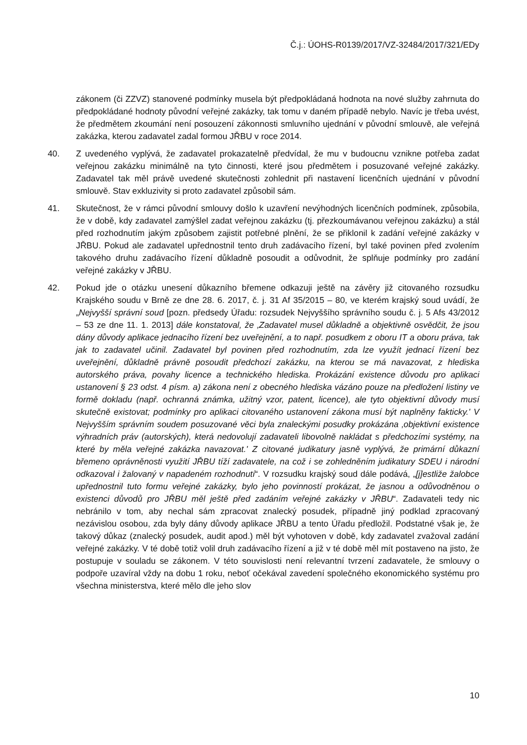Č.j.: ÚOHS-R0139/2017/VZ-32484/2017/321/EDy
zákonem (či ZZVZ) stanovené podmínky musela být předpokládaná hodnota na nové služby zahrnuta do předpokládané hodnoty původní veřejné zakázky, tak tomu v daném případě nebylo. Navíc je třeba uvést, že předmětem zkoumání není posouzení zákonnosti smluvního ujednání v původní smlouvě, ale veřejná zakázka, kterou zadavatel zadal formou JŘBU v roce 2014.
40. Z uvedeného vyplývá, že zadavatel prokazatelně předvídal, že mu v budoucnu vznikne potřeba zadat veřejnou zakázku minimálně na tyto činnosti, které jsou předmětem i posuzované veřejné zakázky. Zadavatel tak měl právě uvedené skutečnosti zohlednit při nastavení licenčních ujednání v původní smlouvě. Stav exkluzivity si proto zadavatel způsobil sám.
41. Skutečnost, že v rámci původní smlouvy došlo k uzavření nevýhodných licenčních podmínek, způsobila, že v době, kdy zadavatel zamýšlel zadat veřejnou zakázku (tj. přezkoumávanou veřejnou zakázku) a stál před rozhodnutím jakým způsobem zajistit potřebné plnění, že se přiklonil k zadání veřejné zakázky v JŘBU. Pokud ale zadavatel upřednostnil tento druh zadávacího řízení, byl také povinen před zvolením takového druhu zadávacího řízení důkladně posoudit a odůvodnit, že splňuje podmínky pro zadání veřejné zakázky v JŘBU.
42. Pokud jde o otázku unesení důkazního břemene odkazuji ještě na závěry již citovaného rozsudku Krajského soudu v Brně ze dne 28. 6. 2017, č. j. 31 Af 35/2015 – 80, ve kterém krajský soud uvádí, že „Nejvyšší správní soud [pozn. předsedy Úřadu: rozsudek Nejvyššího správního soudu č. j. 5 Afs 43/2012 – 53 ze dne 11. 1. 2013] dále konstatoval, že ‚Zadavatel musel důkladně a objektivně osvědčit, že jsou dány důvody aplikace jednacího řízení bez uveřejnění, a to např. posudkem z oboru IT a oboru práva, tak jak to zadavatel učinil. Zadavatel byl povinen před rozhodnutím, zda lze využít jednací řízení bez uveřejnění, důkladně právně posoudit předchozí zakázku, na kterou se má navazovat, z hlediska autorského práva, povahy licence a technického hlediska. Prokázání existence důvodu pro aplikaci ustanovení § 23 odst. 4 písm. a) zákona není z obecného hlediska vázáno pouze na předložení listiny ve formě dokladu (např. ochranná známka, užitný vzor, patent, licence), ale tyto objektivní důvody musí skutečně existovat; podmínky pro aplikaci citovaného ustanovení zákona musí být naplněny fakticky.' V Nejvyšším správním soudem posuzované věci byla znaleckými posudky prokázána ‚objektivní existence výhradních práv (autorských), která nedovolují zadavateli libovolně nakládat s předchozími systémy, na které by měla veřejné zakázka navazovat.' Z citované judikatury jasně vyplývá, že primární důkazní břemeno oprávněnosti využití JŘBU tíží zadavatele, na což i se zohledněním judikatury SDEU i národní odkazoval i žalovaný v napadeném rozhodnutí“. V rozsudku krajský soud dále podává, „[j]estliže žalobce upřednostnil tuto formu veřejné zakázky, bylo jeho povinností prokázat, že jasnou a odůvodněnou o existenci důvodů pro JŘBU měl ještě před zadáním veřejné zakázky v JŘBU“. Zadavateli tedy nic nebránilo v tom, aby nechal sám zpracovat znalecký posudek, případně jiný podklad zpracovaný nezávislou osobou, zda byly dány důvody aplikace JŘBU a tento Úřadu předložil. Podstatné však je, že takový důkaz (znalecký posudek, audit apod.) měl být vyhotoven v době, kdy zadavatel zvažoval zadání veřejné zakázky. V té době totiž volil druh zadávacího řízení a již v té době měl mít postaveno na jisto, že postupuje v souladu se zákonem. V této souvislosti není relevantní tvrzení zadavatele, že smlouvy o podpoře uzavíral vždy na dobu 1 roku, neboť očekával zavedení společného ekonomického systému pro všechna ministerstva, které mělo dle jeho slov
10